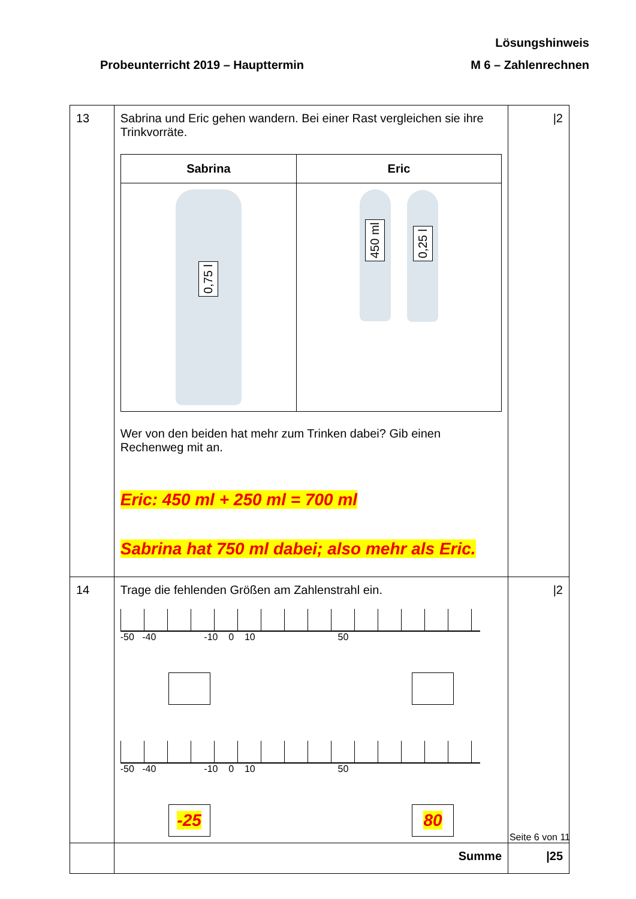Lösungshinweis
Probeunterricht 2019 – Haupttermin M 6 – Zahlenrechnen
| 13 | Sabrina und Eric gehen wandern. Bei einer Rast vergleichen sie ihre Trinkvorräte. / Sabrina / Eric / / --- / --- / / 0,75 l / 450 ml 0,25 l / Wer von den beiden hat mehr zum Trinken dabei? Gib einen Rechenweg mit an. Eric: 450 ml + 250 ml = 700 ml Sabrina hat 750 ml dabei; also mehr als Eric. | /2 |
| 14 | Trage die fehlenden Größen am Zahlenstrahl ein. -50 -40 -10 0 10 50 -50 -40 -10 0 10 50 -25 80 | /2 |
| | Summe | /25 |
Seite 6 von 11